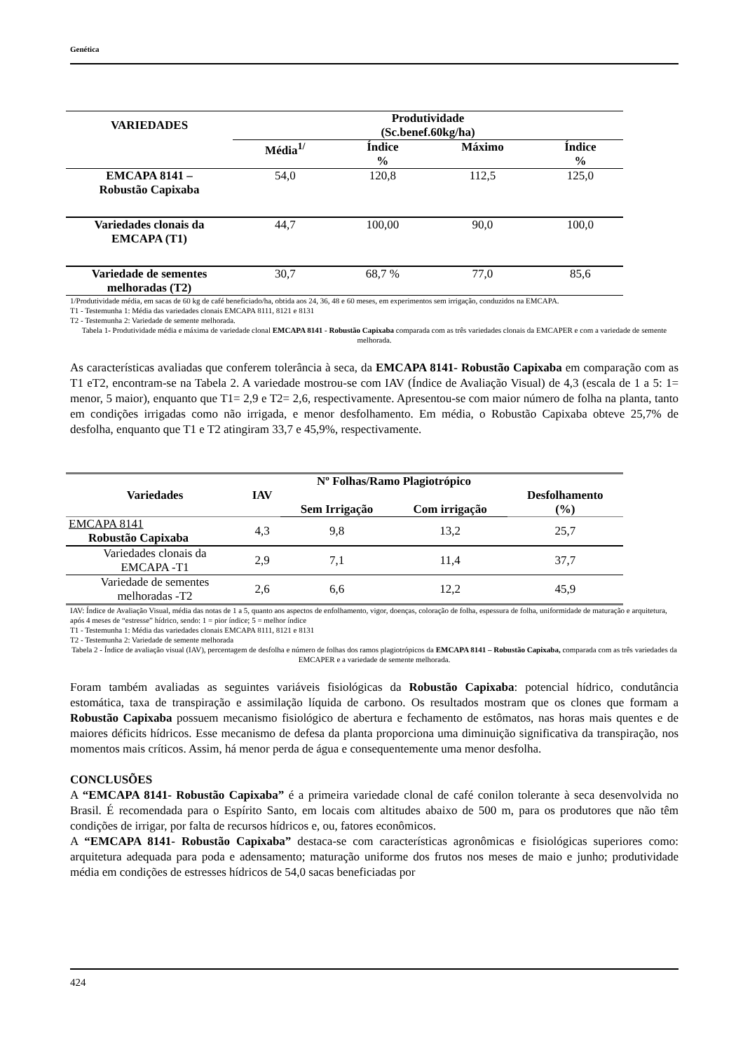Genética
| VARIEDADES | Produtividade (Sc.benef.60kg/ha) | | | |
| --- | --- | --- | --- | --- |
| | Média<sup>1/</sup> | Índice % | Máximo | Índice % |
| EMCAPA 8141 – Robustão Capixaba | 54,0 | 120,8 | 112,5 | 125,0 |
| Variedades clonais da EMCAPA (T1) | 44,7 | 100,00 | 90,0 | 100,0 |
| Variedade de sementes melhoradas (T2) | 30,7 | 68,7 % | 77,0 | 85,6 |
1/Produtividade média, em sacas de 60 kg de café beneficiado/ha, obtida aos 24, 36, 48 e 60 meses, em experimentos sem irrigação, conduzidos na EMCAPA.
T1 - Testemunha 1: Média das variedades clonais EMCAPA 8111, 8121 e 8131
T2 - Testemunha 2: Variedade de semente melhorada.
Tabela 1- Produtividade média e máxima de variedade clonal EMCAPA 8141 - Robustão Capixaba comparada com as três variedades clonais da EMCAPER e com a variedade de semente melhorada.
As características avaliadas que conferem tolerância à seca, da EMCAPA 8141- Robustão Capixaba em comparação com as T1 eT2, encontram-se na Tabela 2. A variedade mostrou-se com IAV (Índice de Avaliação Visual) de 4,3 (escala de 1 a 5: 1= menor, 5 maior), enquanto que T1= 2,9 e T2= 2,6, respectivamente. Apresentou-se com maior número de folha na planta, tanto em condições irrigadas como não irrigada, e menor desfolhamento. Em média, o Robustão Capixaba obteve 25,7% de desfolha, enquanto que T1 e T2 atingiram 33,7 e 45,9%, respectivamente.
| Variedades | IAV | Nº Folhas/Ramo Plagiotrópico | | Desfolhamento (%) |
| --- | --- | --- | --- | --- |
| | | Sem Irrigação | Com irrigação | |
| EMCAPA 8141 Robustão Capixaba | 4,3 | 9,8 | 13,2 | 25,7 |
| Variedades clonais da EMCAPA -T1 | 2,9 | 7,1 | 11,4 | 37,7 |
| Variedade de sementes melhoradas -T2 | 2,6 | 6,6 | 12,2 | 45,9 |
IAV: Índice de Avaliação Visual, média das notas de 1 a 5, quanto aos aspectos de enfolhamento, vigor, doenças, coloração de folha, espessura de folha, uniformidade de maturação e arquitetura, após 4 meses de “estresse” hídrico, sendo: 1 = pior índice; 5 = melhor índice
T1 - Testemunha 1: Média das variedades clonais EMCAPA 8111, 8121 e 8131
T2 - Testemunha 2: Variedade de semente melhorada
Tabela 2 - Índice de avaliação visual (IAV), percentagem de desfolha e número de folhas dos ramos plagiotrópicos da EMCAPA 8141 – Robustão Capixaba, comparada com as três variedades da EMCAPER e a variedade de semente melhorada.
Foram também avaliadas as seguintes variáveis fisiológicas da Robustão Capixaba: potencial hídrico, condutância estomática, taxa de transpiração e assimilação líquida de carbono. Os resultados mostram que os clones que formam a Robustão Capixaba possuem mecanismo fisiológico de abertura e fechamento de estômatos, nas horas mais quentes e de maiores déficits hídricos. Esse mecanismo de defesa da planta proporciona uma diminuição significativa da transpiração, nos momentos mais críticos. Assim, há menor perda de água e consequentemente uma menor desfolha.
CONCLUSÕES
A “EMCAPA 8141- Robustão Capixaba” é a primeira variedade clonal de café conilon tolerante à seca desenvolvida no Brasil. É recomendada para o Espírito Santo, em locais com altitudes abaixo de 500 m, para os produtores que não têm condições de irrigar, por falta de recursos hídricos e, ou, fatores econômicos.
A “EMCAPA 8141- Robustão Capixaba” destaca-se com características agronômicas e fisiológicas superiores como: arquitetura adequada para poda e adensamento; maturação uniforme dos frutos nos meses de maio e junho; produtividade média em condições de estresses hídricos de 54,0 sacas beneficiadas por
424